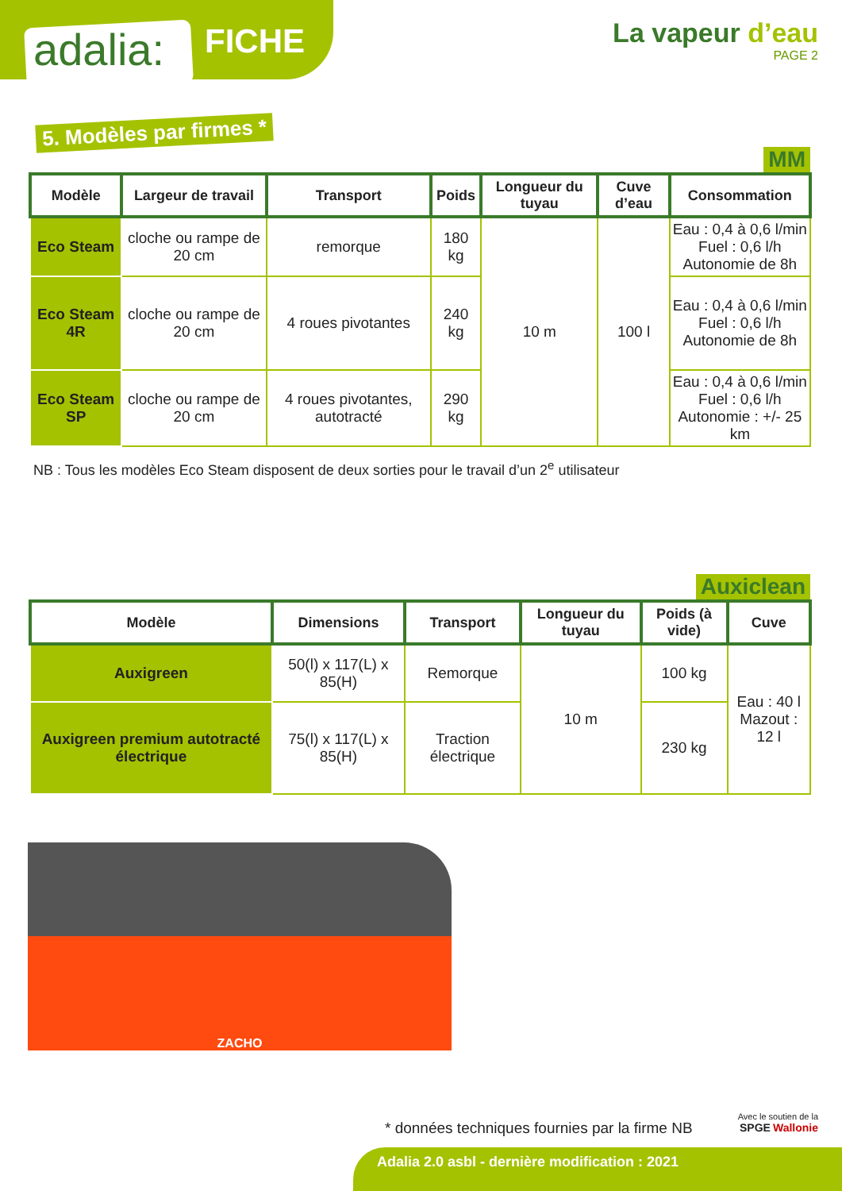adalia: FICHE
La vapeur d’eau
PAGE 2
5. Modèles par firmes *
MM
| Modèle | Largeur de travail | Transport | Poids | Longueur du tuyau | Cuve d’eau | Consommation |
| --- | --- | --- | --- | --- | --- | --- |
| Eco Steam | cloche ou rampe de 20 cm | remorque | 180 kg | 10 m | 100 l | Eau : 0,4 à 0,6 l/min Fuel : 0,6 l/h Autonomie de 8h |
| Eco Steam 4R | cloche ou rampe de 20 cm | 4 roues pivotantes | 240 kg | | | Eau : 0,4 à 0,6 l/min Fuel : 0,6 l/h Autonomie de 8h |
| Eco Steam SP | cloche ou rampe de 20 cm | 4 roues pivotantes, autotracté | 290 kg | | | Eau : 0,4 à 0,6 l/min Fuel : 0,6 l/h Autonomie : +/- 25 km |
NB : Tous les modèles Eco Steam disposent de deux sorties pour le travail d’un 2<sup>e</sup> utilisateur
Auxiclean
| Modèle | Dimensions | Transport | Longueur du tuyau | Poids (à vide) | Cuve |
| --- | --- | --- | --- | --- | --- |
| Auxigreen | 50(l) x 117(L) x 85(H) | Remorque | 10 m | 100 kg | Eau : 40 l Mazout : 12 l |
| Auxigreen premium autotracté électrique | 75(l) x 117(L) x 85(H) | Traction électrique | | 230 kg | |
ZACHO
* données techniques fournies par la firme NB
Avec le soutien de la
SPGE Wallonie
Adalia 2.0 asbl - dernière modification : 2021